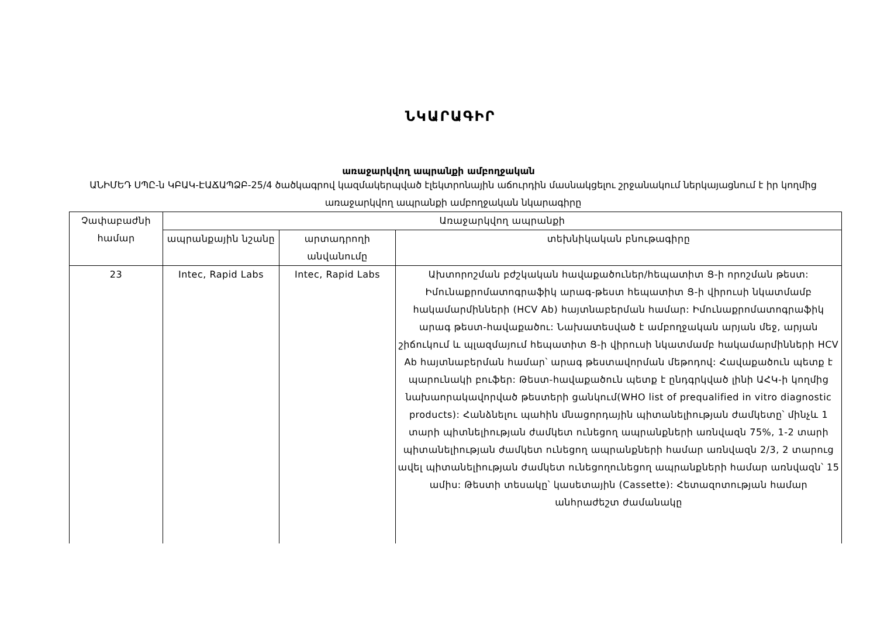ՆԿԱՐԱԳԻՐ
առաջարկվող ապրանքի ամբողջական
ԱՆԻՄԵԴ ՍՊԸ-ն ԿԲԱԿ-ԷԱՃԱՊՁԲ-25/4 ծածկագրով կազմակերպված էլեկտրոնային աճուրդին մասնակցելու շրջանակում ներկայացնում է իր կողմից առաջարկվող ապրանքի ամբողջական նկարագիրը
| Չափաբաժնի համար | Առաջարկվող ապրանքի | | |
| --- | --- | --- | --- |
| | ապրանքային նշանը | արտադրողի անվանումը | տեխնիկական բնութագիրը |
| 23 | Intec, Rapid Labs | Intec, Rapid Labs | Ախտորոշման բժշկական հավաքածուներ/հեպատիտ Ց-ի որոշման թեստ: Իմունաքրոմատոգրաֆիկ արագ-թեստ հեպատիտ Ց-ի վիրուսի նկատմամբ հակամարմինների (HCV Ab) հայտնաբերման համար: Իմունաքրոմատոգրաֆիկ արագ թեստ-հավաքածու: Նախատեսված է ամբողջական արյան մեջ, արյան շիճուկում և պլազմայում հեպատիտ Ց-ի վիրուսի նկատմամբ հակամարմինների HCV Ab հայտնաբերման համար՝ արագ թեստավորման մեթոդով: Հավաքածուն պետք է պարունակի բուֆեր: Թեստ-հավաքածուն պետք է ընդգրկված լինի ԱՀԿ-ի կողմից նախաորակավորված թեստերի ցանկում(WHO list of prequalified in vitro diagnostic products): Հանձնելու պահին մնացորդային պիտանելիության ժամկետը՝ մինչև 1 տարի պիտնելիության ժամկետ ունեցող ապրանքների առնվազն 75%, 1-2 տարի պիտանելիության ժամկետ ունեցող ապրանքների համար առնվազն 2/3, 2 տարուց ավել պիտանելիության ժամկետ ունեցողունեցող ապրանքների համար առնվազն՝ 15 ամիս: Թեստի տեսակը՝ կասետային (Cassette): Հետազոտության համար անհրաժեշտ ժամանակը |